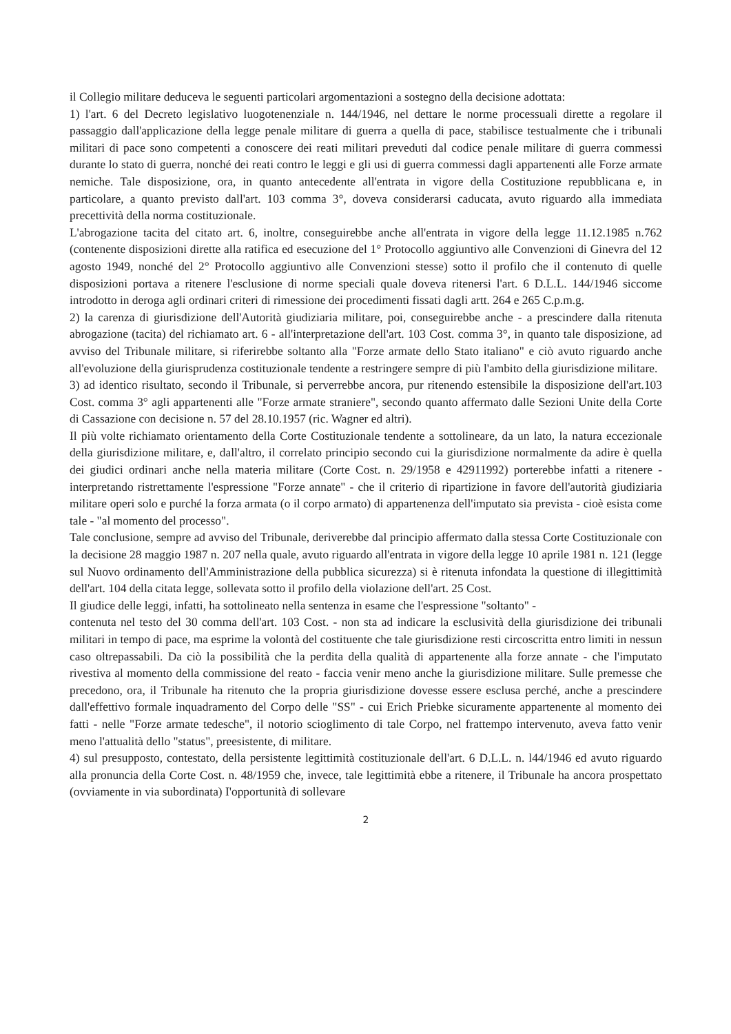il Collegio militare deduceva le seguenti particolari argomentazioni a sostegno della decisione adottata:
1) l'art. 6 del Decreto legislativo luogotenenziale n. 144/1946, nel dettare le norme processuali dirette a regolare il passaggio dall'applicazione della legge penale militare di guerra a quella di pace, stabilisce testualmente che i tribunali militari di pace sono competenti a conoscere dei reati militari preveduti dal codice penale militare di guerra commessi durante lo stato di guerra, nonché dei reati contro le leggi e gli usi di guerra commessi dagli appartenenti alle Forze armate nemiche. Tale disposizione, ora, in quanto antecedente all'entrata in vigore della Costituzione repubblicana e, in particolare, a quanto previsto dall'art. 103 comma 3°, doveva considerarsi caducata, avuto riguardo alla immediata precettività della norma costituzionale.
L'abrogazione tacita del citato art. 6, inoltre, conseguirebbe anche all'entrata in vigore della legge 11.12.1985 n.762 (contenente disposizioni dirette alla ratifica ed esecuzione del 1° Protocollo aggiuntivo alle Convenzioni di Ginevra del 12 agosto 1949, nonché del 2° Protocollo aggiuntivo alle Convenzioni stesse) sotto il profilo che il contenuto di quelle disposizioni portava a ritenere l'esclusione di norme speciali quale doveva ritenersi l'art. 6 D.L.L. 144/1946 siccome introdotto in deroga agli ordinari criteri di rimessione dei procedimenti fissati dagli artt. 264 e 265 C.p.m.g.
2) la carenza di giurisdizione dell'Autorità giudiziaria militare, poi, conseguirebbe anche - a prescindere dalla ritenuta abrogazione (tacita) del richiamato art. 6 - all'interpretazione dell'art. 103 Cost. comma 3°, in quanto tale disposizione, ad avviso del Tribunale militare, si riferirebbe soltanto alla "Forze armate dello Stato italiano" e ciò avuto riguardo anche all'evoluzione della giurisprudenza costituzionale tendente a restringere sempre di più l'ambito della giurisdizione militare.
3) ad identico risultato, secondo il Tribunale, si perverrebbe ancora, pur ritenendo estensibile la disposizione dell'art.103 Cost. comma 3° agli appartenenti alle "Forze armate straniere", secondo quanto affermato dalle Sezioni Unite della Corte di Cassazione con decisione n. 57 del 28.10.1957 (ric. Wagner ed altri).
Il più volte richiamato orientamento della Corte Costituzionale tendente a sottolineare, da un lato, la natura eccezionale della giurisdizione militare, e, dall'altro, il correlato principio secondo cui la giurisdizione normalmente da adire è quella dei giudici ordinari anche nella materia militare (Corte Cost. n. 29/1958 e 42911992) porterebbe infatti a ritenere - interpretando ristrettamente l'espressione "Forze annate" - che il criterio di ripartizione in favore dell'autorità giudiziaria militare operi solo e purché la forza armata (o il corpo armato) di appartenenza dell'imputato sia prevista - cioè esista come tale - "al momento del processo".
Tale conclusione, sempre ad avviso del Tribunale, deriverebbe dal principio affermato dalla stessa Corte Costituzionale con la decisione 28 maggio 1987 n. 207 nella quale, avuto riguardo all'entrata in vigore della legge 10 aprile 1981 n. 121 (legge sul Nuovo ordinamento dell'Amministrazione della pubblica sicurezza) si è ritenuta infondata la questione di illegittimità dell'art. 104 della citata legge, sollevata sotto il profilo della violazione dell'art. 25 Cost.
Il giudice delle leggi, infatti, ha sottolineato nella sentenza in esame che l'espressione "soltanto" -
contenuta nel testo del 30 comma dell'art. 103 Cost. - non sta ad indicare la esclusività della giurisdizione dei tribunali militari in tempo di pace, ma esprime la volontà del costituente che tale giurisdizione resti circoscritta entro limiti in nessun caso oltrepassabili. Da ciò la possibilità che la perdita della qualità di appartenente alla forze annate - che l'imputato rivestiva al momento della commissione del reato - faccia venir meno anche la giurisdizione militare. Sulle premesse che precedono, ora, il Tribunale ha ritenuto che la propria giurisdizione dovesse essere esclusa perché, anche a prescindere dall'effettivo formale inquadramento del Corpo delle "SS" - cui Erich Priebke sicuramente appartenente al momento dei fatti - nelle "Forze armate tedesche", il notorio scioglimento di tale Corpo, nel frattempo intervenuto, aveva fatto venir meno l'attualità dello "status", preesistente, di militare.
4) sul presupposto, contestato, della persistente legittimità costituzionale dell'art. 6 D.L.L. n. l44/1946 ed avuto riguardo alla pronuncia della Corte Cost. n. 48/1959 che, invece, tale legittimità ebbe a ritenere, il Tribunale ha ancora prospettato (ovviamente in via subordinata) I'opportunità di sollevare
2